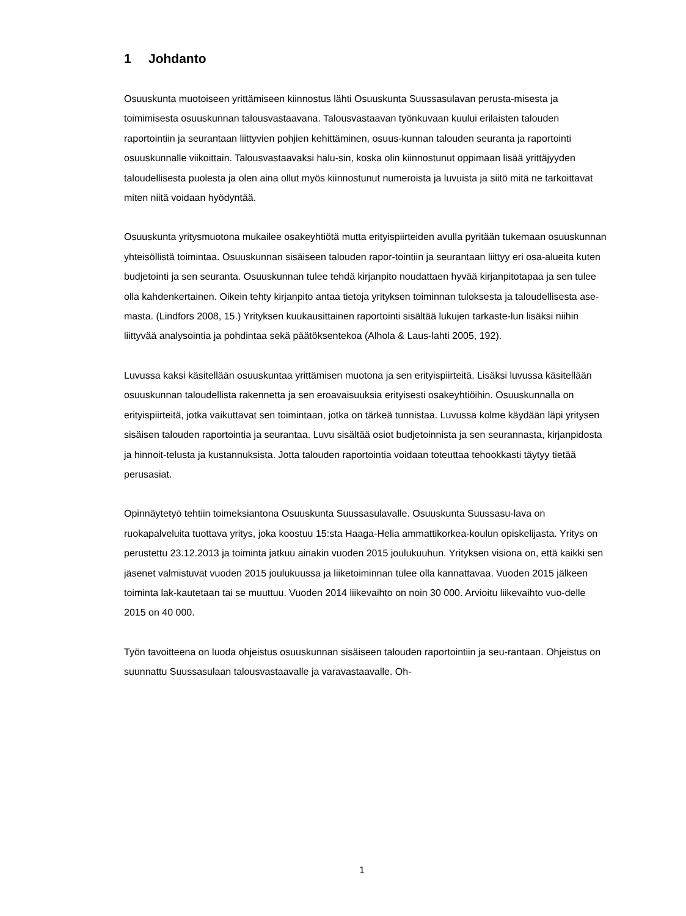1 Johdanto
Osuuskunta muotoiseen yrittämiseen kiinnostus lähti Osuuskunta Suussasulavan perusta-misesta ja toimimisesta osuuskunnan talousvastaavana. Talousvastaavan työnkuvaan kuului erilaisten talouden raportointiin ja seurantaan liittyvien pohjien kehittäminen, osuus-kunnan talouden seuranta ja raportointi osuuskunnalle viikoittain. Talousvastaavaksi halu-sin, koska olin kiinnostunut oppimaan lisää yrittäjyyden taloudellisesta puolesta ja olen aina ollut myös kiinnostunut numeroista ja luvuista ja siitö mitä ne tarkoittavat miten niitä voidaan hyödyntää.
Osuuskunta yritysmuotona mukailee osakeyhtiötä mutta erityispiirteiden avulla pyritään tukemaan osuuskunnan yhteisöllistä toimintaa. Osuuskunnan sisäiseen talouden rapor-tointiin ja seurantaan liittyy eri osa-alueita kuten budjetointi ja sen seuranta. Osuuskunnan tulee tehdä kirjanpito noudattaen hyvää kirjanpitotapaa ja sen tulee olla kahdenkertainen. Oikein tehty kirjanpito antaa tietoja yrityksen toiminnan tuloksesta ja taloudellisesta ase-masta. (Lindfors 2008, 15.) Yrityksen kuukausittainen raportointi sisältää lukujen tarkaste-lun lisäksi niihin liittyvää analysointia ja pohdintaa sekä päätöksentekoa (Alhola & Laus-lahti 2005, 192).
Luvussa kaksi käsitellään osuuskuntaa yrittämisen muotona ja sen erityispiirteitä. Lisäksi luvussa käsitellään osuuskunnan taloudellista rakennetta ja sen eroavaisuuksia erityisesti osakeyhtiöihin. Osuuskunnalla on erityispiirteitä, jotka vaikuttavat sen toimintaan, jotka on tärkeä tunnistaa. Luvussa kolme käydään läpi yritysen sisäisen talouden raportointia ja seurantaa. Luvu sisältää osiot budjetoinnista ja sen seurannasta, kirjanpidosta ja hinnoit-telusta ja kustannuksista. Jotta talouden raportointia voidaan toteuttaa tehookkasti täytyy tietää perusasiat.
Opinnäytetyö tehtiin toimeksiantona Osuuskunta Suussasulavalle. Osuuskunta Suussasu-lava on ruokapalveluita tuottava yritys, joka koostuu 15:sta Haaga-Helia ammattikorkea-koulun opiskelijasta. Yritys on perustettu 23.12.2013 ja toiminta jatkuu ainakin vuoden 2015 joulukuuhun. Yrityksen visiona on, että kaikki sen jäsenet valmistuvat vuoden 2015 joulukuussa ja liiketoiminnan tulee olla kannattavaa. Vuoden 2015 jälkeen toiminta lak-kautetaan tai se muuttuu. Vuoden 2014 liikevaihto on noin 30 000. Arvioitu liikevaihto vuo-delle 2015 on 40 000.
Työn tavoitteena on luoda ohjeistus osuuskunnan sisäiseen talouden raportointiin ja seu-rantaan. Ohjeistus on suunnattu Suussasulaan talousvastaavalle ja varavastaavalle. Oh-
1